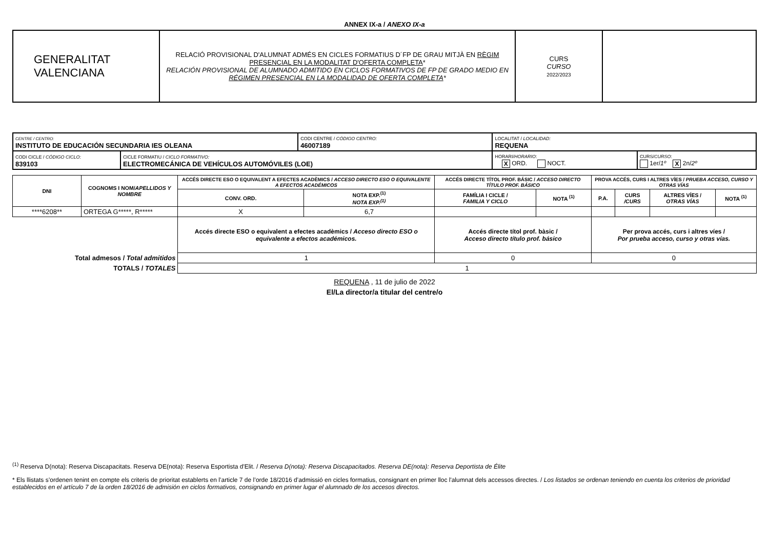ANNEX IX-a / ANEXO IX-a
| GENERALITAT VALENCIANA | RELACIÓ PROVISIONAL D'ALUMNAT ADMÉS EN CICLES FORMATIUS D´FP DE GRAU MITJÀ EN RÈGIM PRESENCIAL EN LA MODALITAT D'OFERTA COMPLETA * RELACIÓN PROVISIONAL DE ALUMNADO ADMITIDO EN CICLOS FORMATIVOS DE FP DE GRADO MEDIO EN RÉGIMEN PRESENCIAL EN LA MODALIDAD DE OFERTA COMPLETA * | CURS CURSO 2022/2023 | |
| CENTRE / CENTRO: INSTITUTO DE EDUCACIÓN SECUNDARIA IES OLEANA | | CODI CENTRE / CÓDIGO CENTRO: 46007189 | LOCALITAT / LOCALIDAD: REQUENA | |
| CODI CICLE / CÓDIGO CICLO: 839103 | CICLE FORMATIU / CICLO FORMATIVO: ELECTROMECÁNICA DE VEHÍCULOS AUTOMÓVILES (LOE) | | HORARI/ HORARIO : X ORD. NOCT. | CURS/ CURSO : 1er/ 1º X 2n/ 2º |
| DNI | COGNOMS I NOM/ APELLIDOS Y NOMBRE | ACCÉS DIRECTE ESO O EQUIVALENT A EFECTES ACADÈMICS / ACCESO DIRECTO ESO O EQUIVALENTE A EFECTOS ACADÉMICOS | | ACCÉS DIRECTE TÍTOL PROF. BÁSIC / ACCESO DIRECTO TÍTULO PROF. BÁSICO | | PROVA ACCÉS, CURS I ALTRES VÍES / PRUEBA ACCESO, CURSO Y OTRAS VÍAS | | | |
| --- | --- | --- | --- | --- | --- | --- | --- | --- | --- |
| | | CONV. ORD. | NOTA EXP.<sup>(1)</sup> NOTA EXP.<sup>(1)</sup> | FAMÍLIA I CICLE / FAMILIA Y CICLO | NOTA <sup>(1)</sup> | P.A. | CURS /CURS | ALTRES VÍES / OTRAS VÍAS | NOTA <sup>(1)</sup> |
| ****6208** | ORTEGA G*****, R***** | X | 6,7 | | | | | | |
| | | Accés directe ESO o equivalent a efectes acadèmics / Acceso directo ESO o equivalente a efectos académicos. | | Accés directe títol prof. bàsic / Acceso directo título prof. básico | | Per prova accés, curs i altres víes / Por prueba acceso, curso y otras vías. | | | |
| Total admesos / Total admitidos | | 1 | | 0 | | 0 | | | |
| TOTALS / TOTALES | | 1 | | | | | | | |
REQUENA , 11 de julio de 2022
El/La director/a titular del centre/o
<sup>(1)</sup> Reserva D(nota): Reserva Discapacitats. Reserva DE(nota): Reserva Esportista d'Elit. / Reserva D(nota): Reserva Discapacitados. Reserva DE(nota): Reserva Deportista de Élite
* Els llistats s’ordenen tenint en compte els criteris de prioritat establerts en l’article 7 de l’orde 18/2016 d’admissió en cicles formatius, consignant en primer lloc l'alumnat dels accessos directes. / Los listados se ordenan teniendo en cuenta los criterios de prioridad establecidos en el artículo 7 de la orden 18/2016 de admisión en ciclos formativos, consignando en primer lugar el alumnado de los accesos directos.